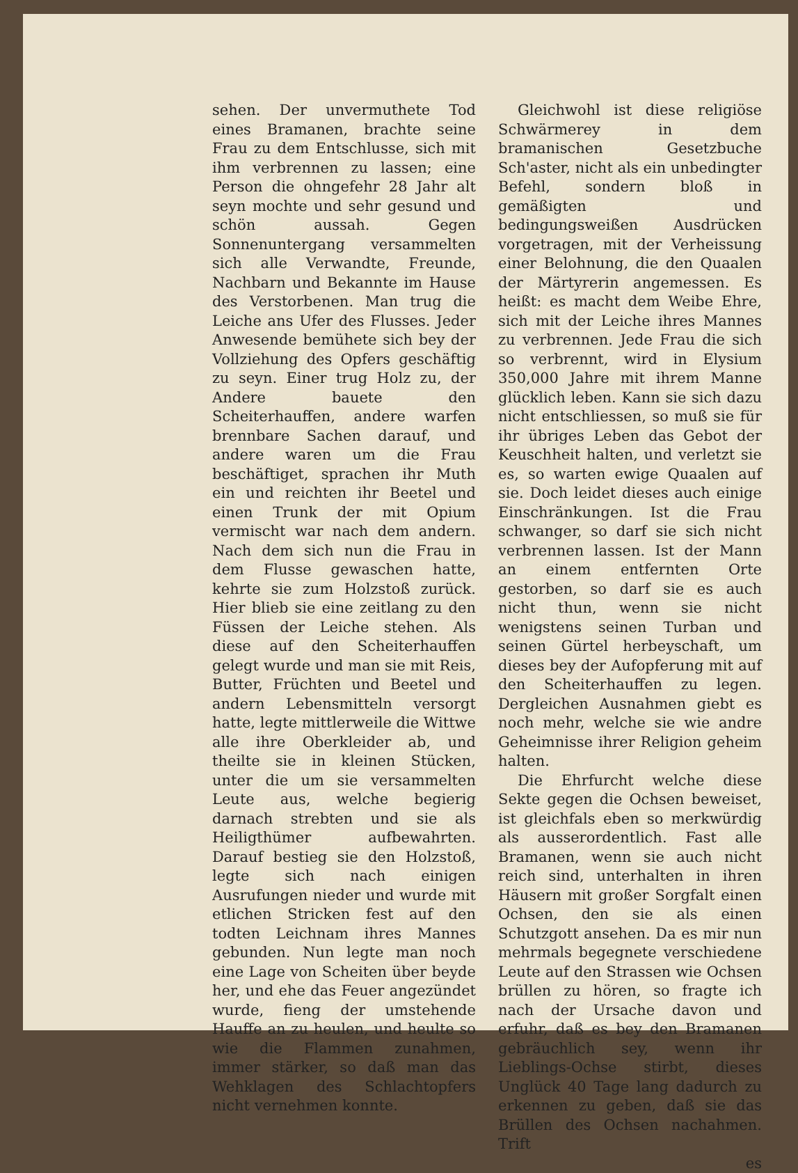sehen. Der unvermuthete Tod eines Bramanen, brachte seine Frau zu dem Entschlusse, sich mit ihm verbrennen zu lassen; eine Person die ohngefehr 28 Jahr alt seyn mochte und sehr gesund und schön aussah. Gegen Sonnenuntergang versammelten sich alle Verwandte, Freunde, Nachbarn und Bekannte im Hause des Verstorbenen. Man trug die Leiche ans Ufer des Flusses. Jeder Anwesende bemühete sich bey der Vollziehung des Opfers geschäftig zu seyn. Einer trug Holz zu, der Andere bauete den Scheiterhauffen, andere warfen brennbare Sachen darauf, und andere waren um die Frau beschäftiget, sprachen ihr Muth ein und reichten ihr Beetel und einen Trunk der mit Opium vermischt war nach dem andern. Nach dem sich nun die Frau in dem Flusse gewaschen hatte, kehrte sie zum Holzstoß zurück. Hier blieb sie eine zeitlang zu den Füssen der Leiche stehen. Als diese auf den Scheiterhauffen gelegt wurde und man sie mit Reis, Butter, Früchten und Beetel und andern Lebensmitteln versorgt hatte, legte mittlerweile die Wittwe alle ihre Oberkleider ab, und theilte sie in kleinen Stücken, unter die um sie versammelten Leute aus, welche begierig darnach strebten und sie als Heiligthümer aufbewahrten. Darauf bestieg sie den Holzstoß, legte sich nach einigen Ausrufungen nieder und wurde mit etlichen Stricken fest auf den todten Leichnam ihres Mannes gebunden. Nun legte man noch eine Lage von Scheiten über beyde her, und ehe das Feuer angezündet wurde, fieng der umstehende Hauffe an zu heulen, und heulte so wie die Flammen zunahmen, immer stärker, so daß man das Wehklagen des Schlachtopfers nicht vernehmen konnte.
Gleichwohl ist diese religiöse Schwärmerey in dem bramanischen Gesetzbuche Sch'aster, nicht als ein unbedingter Befehl, sondern bloß in gemäßigten und bedingungsweißen Ausdrücken vorgetragen, mit der Verheissung einer Belohnung, die den Quaalen der Märtyrerin angemessen. Es heißt: es macht dem Weibe Ehre, sich mit der Leiche ihres Mannes zu verbrennen. Jede Frau die sich so verbrennt, wird in Elysium 350,000 Jahre mit ihrem Manne glücklich leben. Kann sie sich dazu nicht entschliessen, so muß sie für ihr übriges Leben das Gebot der Keuschheit halten, und verletzt sie es, so warten ewige Quaalen auf sie. Doch leidet dieses auch einige Einschränkungen. Ist die Frau schwanger, so darf sie sich nicht verbrennen lassen. Ist der Mann an einem entfernten Orte gestorben, so darf sie es auch nicht thun, wenn sie nicht wenigstens seinen Turban und seinen Gürtel herbeyschaft, um dieses bey der Aufopferung mit auf den Scheiterhauffen zu legen. Dergleichen Ausnahmen giebt es noch mehr, welche sie wie andre Geheimnisse ihrer Religion geheim halten.
Die Ehrfurcht welche diese Sekte gegen die Ochsen beweiset, ist gleichfals eben so merkwürdig als ausserordentlich. Fast alle Bramanen, wenn sie auch nicht reich sind, unterhalten in ihren Häusern mit großer Sorgfalt einen Ochsen, den sie als einen Schutzgott ansehen. Da es mir nun mehrmals begegnete verschiedene Leute auf den Strassen wie Ochsen brüllen zu hören, so fragte ich nach der Ursache davon und erfuhr, daß es bey den Bramanen gebräuchlich sey, wenn ihr Lieblings-Ochse stirbt, dieses Unglück 40 Tage lang dadurch zu erkennen zu geben, daß sie das Brüllen des Ochsen nachahmen. Trift
es